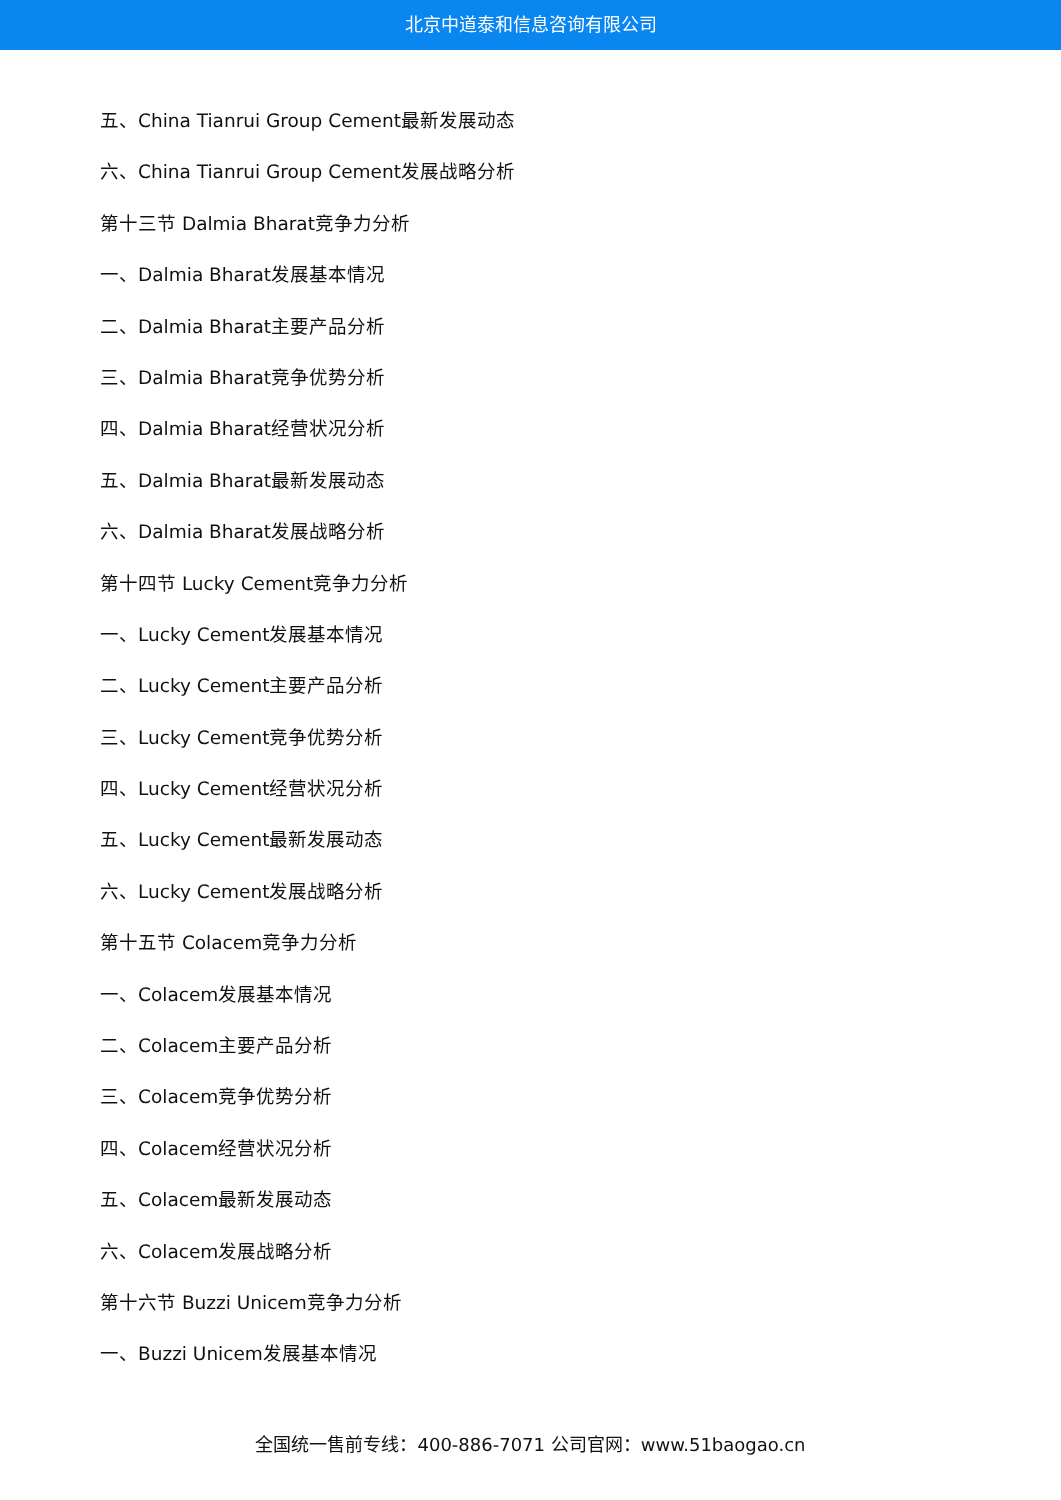北京中道泰和信息咨询有限公司
五、China Tianrui Group Cement最新发展动态
六、China Tianrui Group Cement发展战略分析
第十三节 Dalmia Bharat竞争力分析
一、Dalmia Bharat发展基本情况
二、Dalmia Bharat主要产品分析
三、Dalmia Bharat竞争优势分析
四、Dalmia Bharat经营状况分析
五、Dalmia Bharat最新发展动态
六、Dalmia Bharat发展战略分析
第十四节 Lucky Cement竞争力分析
一、Lucky Cement发展基本情况
二、Lucky Cement主要产品分析
三、Lucky Cement竞争优势分析
四、Lucky Cement经营状况分析
五、Lucky Cement最新发展动态
六、Lucky Cement发展战略分析
第十五节 Colacem竞争力分析
一、Colacem发展基本情况
二、Colacem主要产品分析
三、Colacem竞争优势分析
四、Colacem经营状况分析
五、Colacem最新发展动态
六、Colacem发展战略分析
第十六节 Buzzi Unicem竞争力分析
一、Buzzi Unicem发展基本情况
全国统一售前专线：400-886-7071 公司官网：www.51baogao.cn